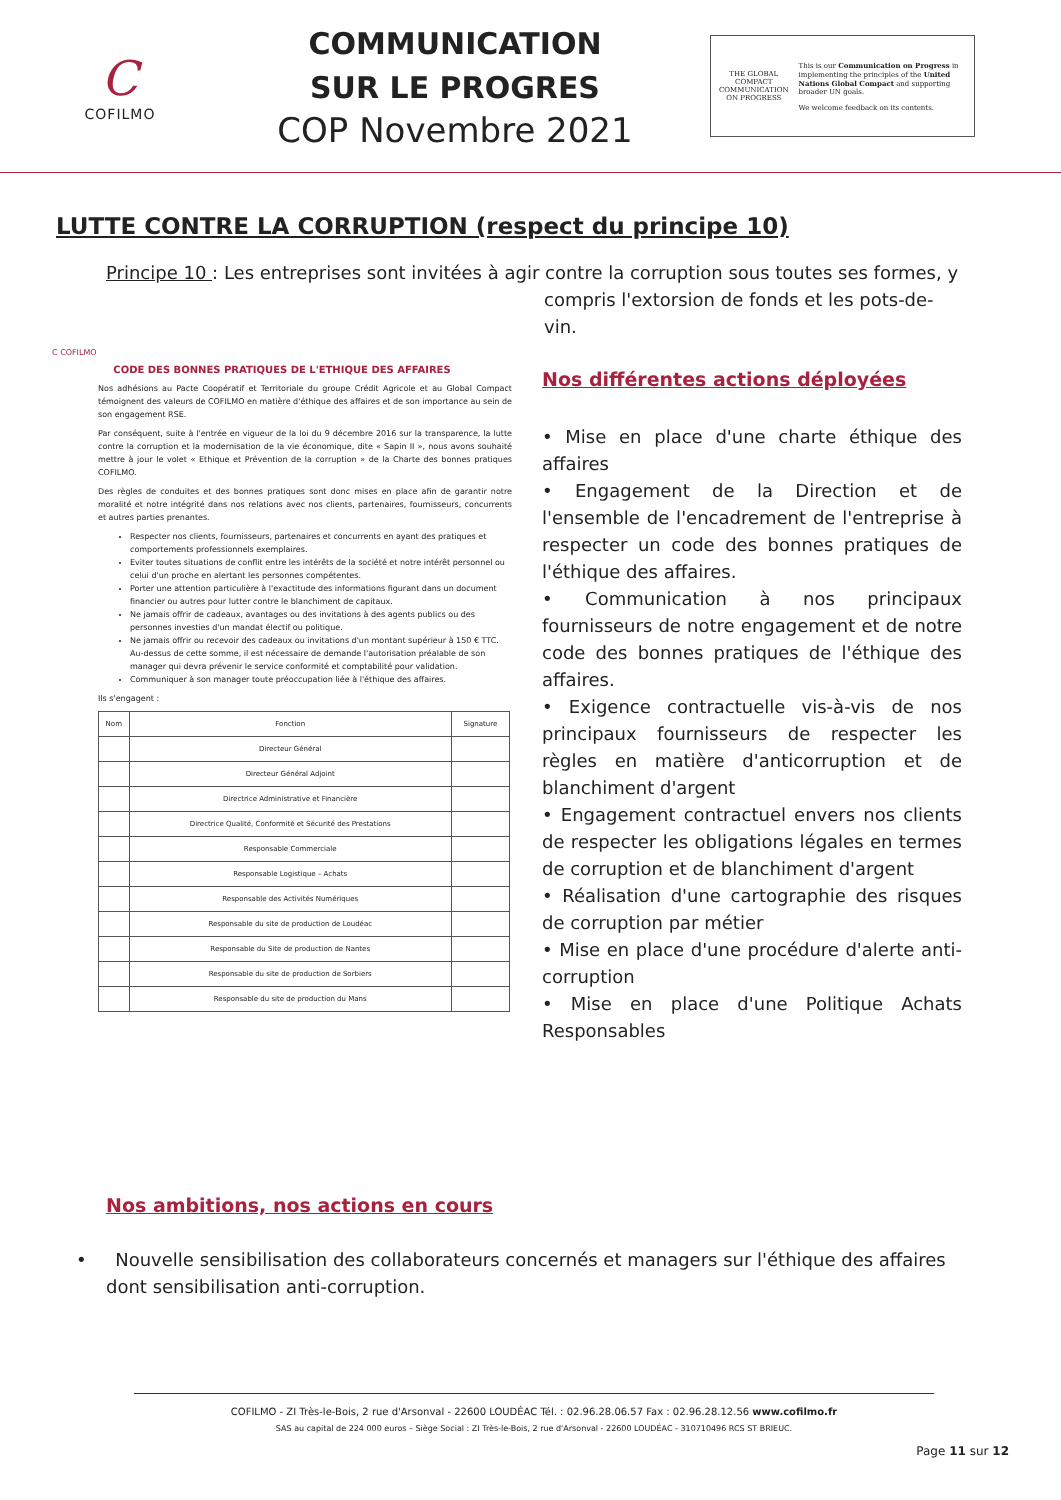C
COFILMO
COMMUNICATION
SUR LE PROGRES
COP Novembre 2021
THE GLOBAL COMPACT
COMMUNICATION ON PROGRESS
This is our Communication on Progress in implementing the principles of the United Nations Global Compact and supporting broader UN goals.
We welcome feedback on its contents.
LUTTE CONTRE LA CORRUPTION (respect du principe 10)
Principe 10 : Les entreprises sont invitées à agir contre la corruption sous toutes ses formes, y
compris l'extorsion de fonds et les pots-de-vin.
C COFILMO
CODE DES BONNES PRATIQUES DE L'ETHIQUE DES AFFAIRES
Nos adhésions au Pacte Coopératif et Territoriale du groupe Crédit Agricole et au Global Compact témoignent des valeurs de COFILMO en matière d'éthique des affaires et de son importance au sein de son engagement RSE.
Par conséquent, suite à l'entrée en vigueur de la loi du 9 décembre 2016 sur la transparence, la lutte contre la corruption et la modernisation de la vie économique, dite « Sapin II », nous avons souhaité mettre à jour le volet « Ethique et Prévention de la corruption » de la Charte des bonnes pratiques COFILMO.
Des règles de conduites et des bonnes pratiques sont donc mises en place afin de garantir notre moralité et notre intégrité dans nos relations avec nos clients, partenaires, fournisseurs, concurrents et autres parties prenantes.
Respecter nos clients, fournisseurs, partenaires et concurrents en ayant des pratiques et comportements professionnels exemplaires.
Eviter toutes situations de conflit entre les intérêts de la société et notre intérêt personnel ou celui d'un proche en alertant les personnes compétentes.
Porter une attention particulière à l'exactitude des informations figurant dans un document financier ou autres pour lutter contre le blanchiment de capitaux.
Ne jamais offrir de cadeaux, avantages ou des invitations à des agents publics ou des personnes investies d'un mandat électif ou politique.
Ne jamais offrir ou recevoir des cadeaux ou invitations d'un montant supérieur à 150 € TTC. Au-dessus de cette somme, il est nécessaire de demande l'autorisation préalable de son manager qui devra prévenir le service conformité et comptabilité pour validation.
Communiquer à son manager toute préoccupation liée à l'éthique des affaires.
Ils s'engagent :
| Nom | Fonction | Signature |
| --- | --- | --- |
| | Directeur Général | |
| | Directeur Général Adjoint | |
| | Directrice Administrative et Financière | |
| | Directrice Qualité, Conformité et Sécurité des Prestations | |
| | Responsable Commerciale | |
| | Responsable Logistique – Achats | |
| | Responsable des Activités Numériques | |
| | Responsable du site de production de Loudéac | |
| | Responsable du Site de production de Nantes | |
| | Responsable du site de production de Sorbiers | |
| | Responsable du site de production du Mans | |
Nos différentes actions déployées
• Mise en place d'une charte éthique des affaires
• Engagement de la Direction et de l'ensemble de l'encadrement de l'entreprise à respecter un code des bonnes pratiques de l'éthique des affaires.
• Communication à nos principaux fournisseurs de notre engagement et de notre code des bonnes pratiques de l'éthique des affaires.
• Exigence contractuelle vis-à-vis de nos principaux fournisseurs de respecter les règles en matière d'anticorruption et de blanchiment d'argent
• Engagement contractuel envers nos clients de respecter les obligations légales en termes de corruption et de blanchiment d'argent
• Réalisation d'une cartographie des risques de corruption par métier
• Mise en place d'une procédure d'alerte anti-corruption
• Mise en place d'une Politique Achats Responsables
Nos ambitions, nos actions en cours
• Nouvelle sensibilisation des collaborateurs concernés et managers sur l'éthique des affaires dont sensibilisation anti-corruption.
COFILMO - ZI Très-le-Bois, 2 rue d'Arsonval - 22600 LOUDÉAC Tél. : 02.96.28.06.57 Fax : 02.96.28.12.56 www.cofilmo.fr
SAS au capital de 224 000 euros – Siège Social : ZI Très-le-Bois, 2 rue d'Arsonval - 22600 LOUDÉAC - 310710496 RCS ST BRIEUC.
Page 11 sur 12